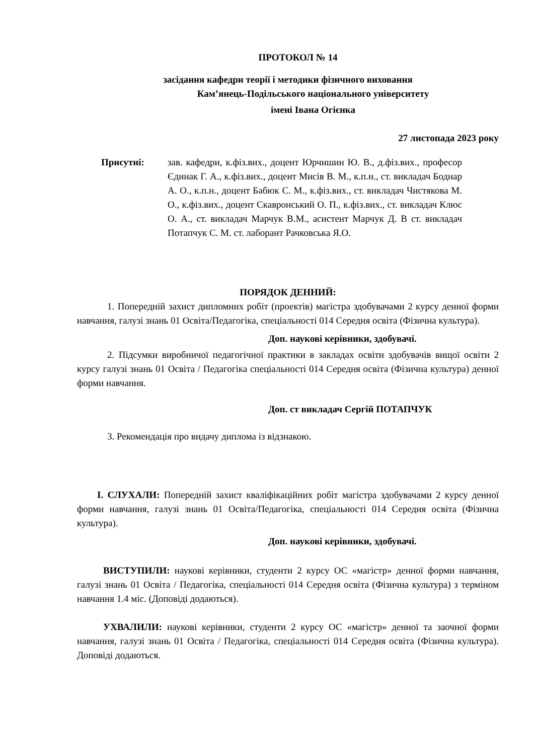ПРОТОКОЛ № 14
засідання кафедри теорії і методики фізичного виховання
Кам’янець-Подільського національного університету
імені Івана Огієнка
27 листопада 2023 року
Присутні: зав. кафедри, к.фіз.вих., доцент Юрчишин Ю. В., д.фіз.вих., професор Єдинак Г. А., к.фіз.вих., доцент Мисів В. М., к.п.н., ст. викладач Боднар А. О., к.п.н., доцент Бабюк С. М., к.фіз.вих., ст. викладач Чистякова М. О., к.фіз.вих., доцент Скавронський О. П., к.фіз.вих., ст. викладач Клюс О. А., ст. викладач Марчук В.М., асистент Марчук Д. В ст. викладач Потапчук С. М. ст. лаборант Рачковська Я.О.
ПОРЯДОК ДЕННИЙ:
1. Попередній захист дипломних робіт (проектів) магістра здобувачами 2 курсу денної форми навчання, галузі знань 01 Освіта/Педагогіка, спеціальності 014 Середня освіта (Фізична культура).
Доп. наукові керівники, здобувачі.
2. Підсумки виробничої педагогічної практики в закладах освіти здобувачів вищої освіти 2 курсу галузі знань 01 Освіта / Педагогіка спеціальності 014 Середня освіта (Фізична культура) денної форми навчання.
Доп. ст викладач Сергій ПОТАПЧУК
3. Рекомендація про видачу диплома із відзнакою.
І. СЛУХАЛИ: Попередній захист кваліфікаційних робіт магістра здобувачами 2 курсу денної форми навчання, галузі знань 01 Освіта/Педагогіка, спеціальності 014 Середня освіта (Фізична культура).
Доп. наукові керівники, здобувачі.
ВИСТУПИЛИ: наукові керівники, студенти 2 курсу ОС «магістр» денної форми навчання, галузі знань 01 Освіта / Педагогіка, спеціальності 014 Середня освіта (Фізична культура) з терміном навчання 1.4 міс. (Доповіді додаються).
УХВАЛИЛИ: наукові керівники, студенти 2 курсу ОС «магістр» денної та заочної форми навчання, галузі знань 01 Освіта / Педагогіка, спеціальності 014 Середня освіта (Фізична культура). Доповіді додаються.